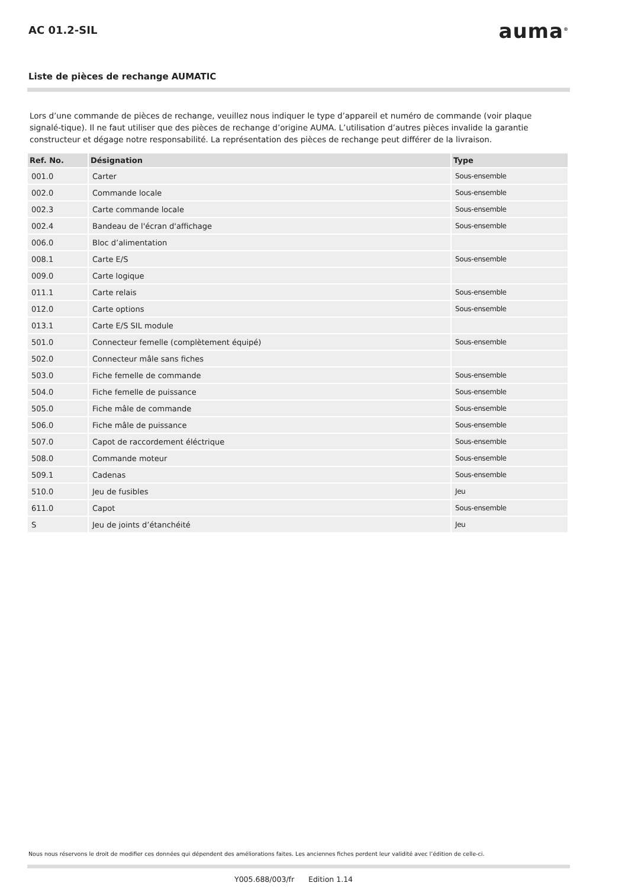AC 01.2-SIL
auma<sup>®</sup>
Liste de pièces de rechange AUMATIC
Lors d’une commande de pièces de rechange, veuillez nous indiquer le type d’appareil et numéro de commande (voir plaque signalé-tique). Il ne faut utiliser que des pièces de rechange d’origine AUMA. L’utilisation d’autres pièces invalide la garantie constructeur et dégage notre responsabilité. La représentation des pièces de rechange peut différer de la livraison.
| Ref. No. | Désignation | Type |
| --- | --- | --- |
| 001.0 | Carter | Sous-ensemble |
| 002.0 | Commande locale | Sous-ensemble |
| 002.3 | Carte commande locale | Sous-ensemble |
| 002.4 | Bandeau de l'écran d'affichage | Sous-ensemble |
| 006.0 | Bloc d’alimentation | |
| 008.1 | Carte E/S | Sous-ensemble |
| 009.0 | Carte logique | |
| 011.1 | Carte relais | Sous-ensemble |
| 012.0 | Carte options | Sous-ensemble |
| 013.1 | Carte E/S SIL module | |
| 501.0 | Connecteur femelle (complètement équipé) | Sous-ensemble |
| 502.0 | Connecteur mâle sans fiches | |
| 503.0 | Fiche femelle de commande | Sous-ensemble |
| 504.0 | Fiche femelle de puissance | Sous-ensemble |
| 505.0 | Fiche mâle de commande | Sous-ensemble |
| 506.0 | Fiche mâle de puissance | Sous-ensemble |
| 507.0 | Capot de raccordement éléctrique | Sous-ensemble |
| 508.0 | Commande moteur | Sous-ensemble |
| 509.1 | Cadenas | Sous-ensemble |
| 510.0 | Jeu de fusibles | Jeu |
| 611.0 | Capot | Sous-ensemble |
| S | Jeu de joints d’étanchéité | Jeu |
Nous nous réservons le droit de modifier ces données qui dépendent des améliorations faites. Les anciennes fiches perdent leur validité avec l’édition de celle-ci.
Y005.688/003/fr Edition 1.14